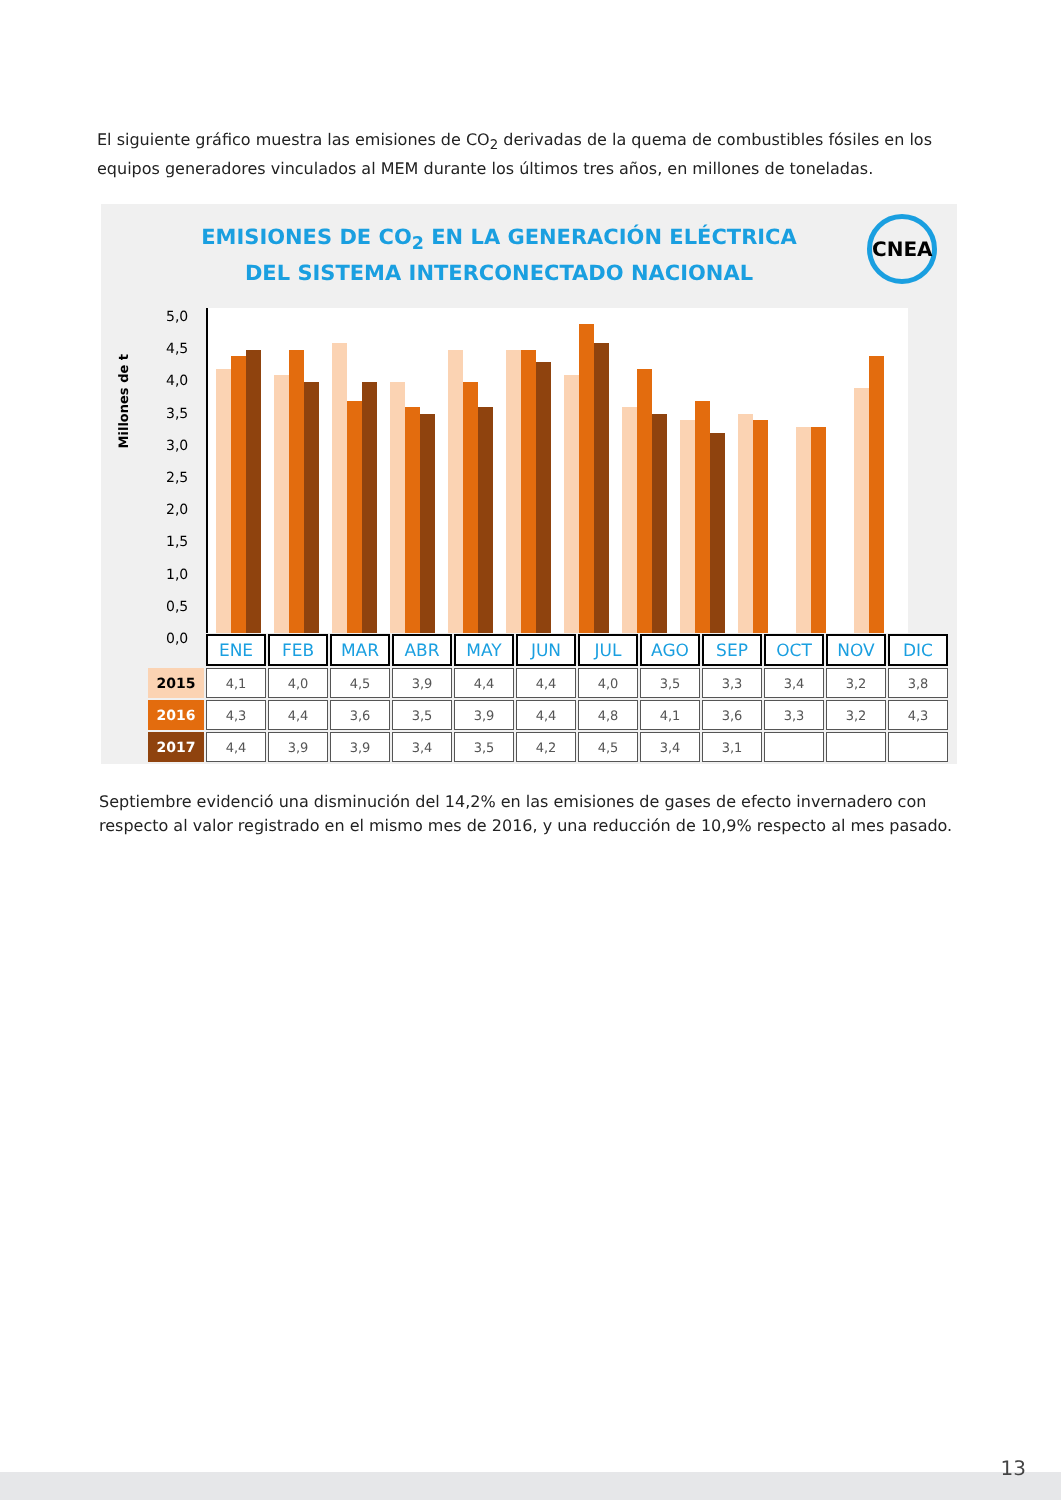El siguiente gráfico muestra las emisiones de CO<sub>2</sub> derivadas de la quema de combustibles fósiles en los equipos generadores vinculados al MEM durante los últimos tres años, en millones de toneladas.
EMISIONES DE CO<sub>2</sub> EN LA GENERACIÓN ELÉCTRICA DEL SISTEMA INTERCONECTADO NACIONAL
CNEA
Millones de t
5,0
4,5
4,0
3,5
3,0
2,5
2,0
1,5
1,0
0,5
0,0
| | ENE | FEB | MAR | ABR | MAY | JUN | JUL | AGO | SEP | OCT | NOV | DIC |
| --- | --- | --- | --- | --- | --- | --- | --- | --- | --- | --- | --- | --- |
| 2015 | 4,1 | 4,0 | 4,5 | 3,9 | 4,4 | 4,4 | 4,0 | 3,5 | 3,3 | 3,4 | 3,2 | 3,8 |
| 2016 | 4,3 | 4,4 | 3,6 | 3,5 | 3,9 | 4,4 | 4,8 | 4,1 | 3,6 | 3,3 | 3,2 | 4,3 |
| 2017 | 4,4 | 3,9 | 3,9 | 3,4 | 3,5 | 4,2 | 4,5 | 3,4 | 3,1 | | | |
Septiembre evidenció una disminución del 14,2% en las emisiones de gases de efecto invernadero con respecto al valor registrado en el mismo mes de 2016, y una reducción de 10,9% respecto al mes pasado.
13